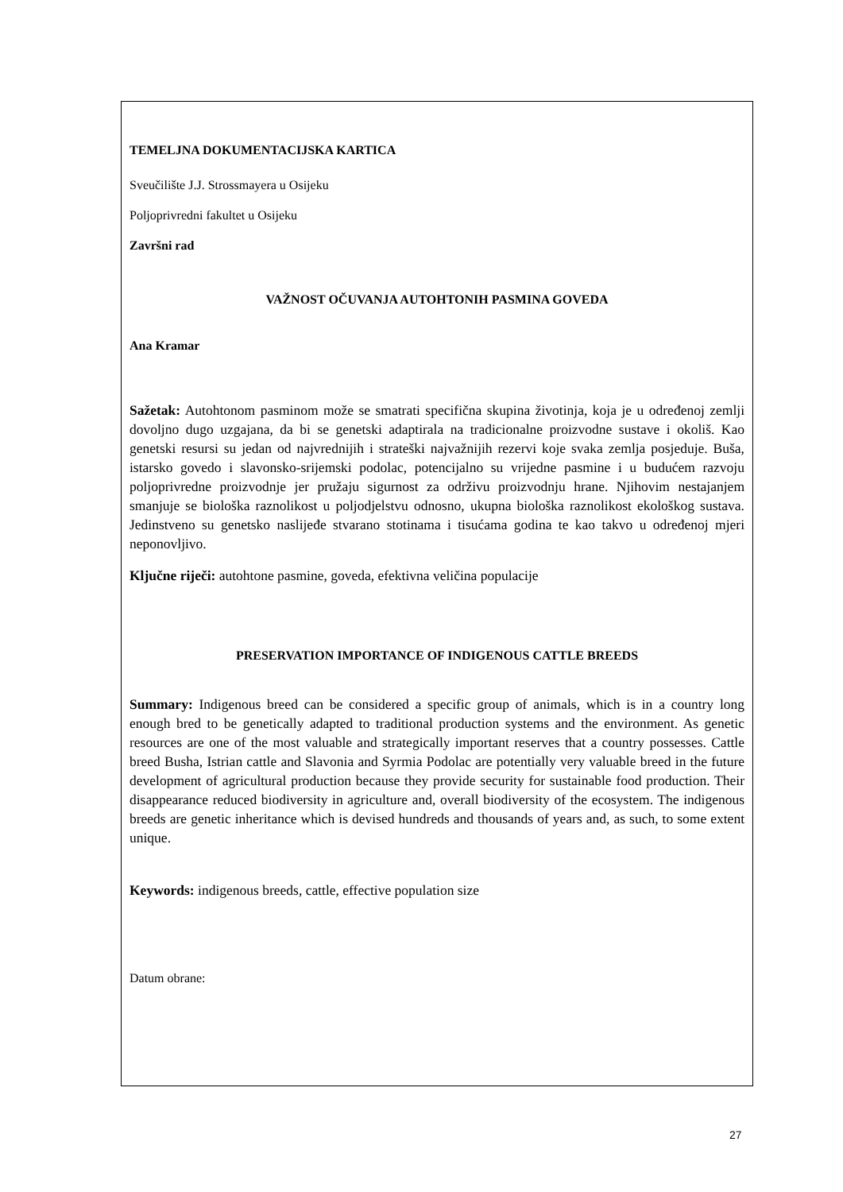TEMELJNA DOKUMENTACIJSKA KARTICA
Sveučilište J.J. Strossmayera u Osijeku
Poljoprivredni fakultet u Osijeku
Završni rad
VAŽNOST OČUVANJA AUTOHTONIH PASMINA GOVEDA
Ana Kramar
Sažetak: Autohtonom pasminom može se smatrati specifična skupina životinja, koja je u određenoj zemlji dovoljno dugo uzgajana, da bi se genetski adaptirala na tradicionalne proizvodne sustave i okoliš. Kao genetski resursi su jedan od najvrednijih i strateški najvažnijih rezervi koje svaka zemlja posjeduje. Buša, istarsko govedo i slavonsko-srijemski podolac, potencijalno su vrijedne pasmine i u budućem razvoju poljoprivredne proizvodnje jer pružaju sigurnost za održivu proizvodnju hrane. Njihovim nestajanjem smanjuje se biološka raznolikost u poljodjelstvu odnosno, ukupna biološka raznolikost ekološkog sustava. Jedinstveno su genetsko naslijeđe stvarano stotinama i tisućama godina te kao takvo u određenoj mjeri neponovljivo.
Ključne riječi: autohtone pasmine, goveda, efektivna veličina populacije
PRESERVATION IMPORTANCE OF INDIGENOUS CATTLE BREEDS
Summary: Indigenous breed can be considered a specific group of animals, which is in a country long enough bred to be genetically adapted to traditional production systems and the environment. As genetic resources are one of the most valuable and strategically important reserves that a country possesses. Cattle breed Busha, Istrian cattle and Slavonia and Syrmia Podolac are potentially very valuable breed in the future development of agricultural production because they provide security for sustainable food production. Their disappearance reduced biodiversity in agriculture and, overall biodiversity of the ecosystem. The indigenous breeds are genetic inheritance which is devised hundreds and thousands of years and, as such, to some extent unique.
Keywords: indigenous breeds, cattle, effective population size
Datum obrane:
27